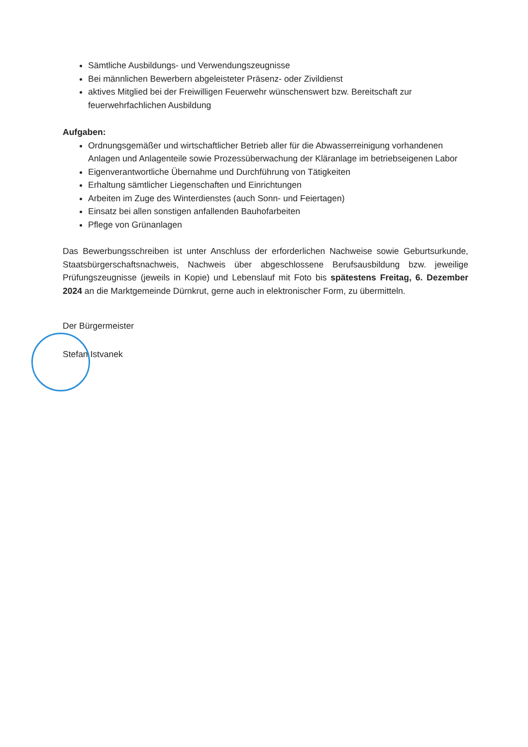Sämtliche Ausbildungs- und Verwendungszeugnisse
Bei männlichen Bewerbern abgeleisteter Präsenz- oder Zivildienst
aktives Mitglied bei der Freiwilligen Feuerwehr wünschenswert bzw. Bereitschaft zur feuerwehrfachlichen Ausbildung
Aufgaben:
Ordnungsgemäßer und wirtschaftlicher Betrieb aller für die Abwasserreinigung vorhandenen Anlagen und Anlagenteile sowie Prozessüberwachung der Kläranlage im betriebseigenen Labor
Eigenverantwortliche Übernahme und Durchführung von Tätigkeiten
Erhaltung sämtlicher Liegenschaften und Einrichtungen
Arbeiten im Zuge des Winterdienstes (auch Sonn- und Feiertagen)
Einsatz bei allen sonstigen anfallenden Bauhofarbeiten
Pflege von Grünanlagen
Das Bewerbungsschreiben ist unter Anschluss der erforderlichen Nachweise sowie Geburtsurkunde, Staatsbürgerschaftsnachweis, Nachweis über abgeschlossene Berufsausbildung bzw. jeweilige Prüfungszeugnisse (jeweils in Kopie) und Lebenslauf mit Foto bis spätestens Freitag, 6. Dezember 2024 an die Marktgemeinde Dürnkrut, gerne auch in elektronischer Form, zu übermitteln.
Der Bürgermeister
Stefan Istvanek